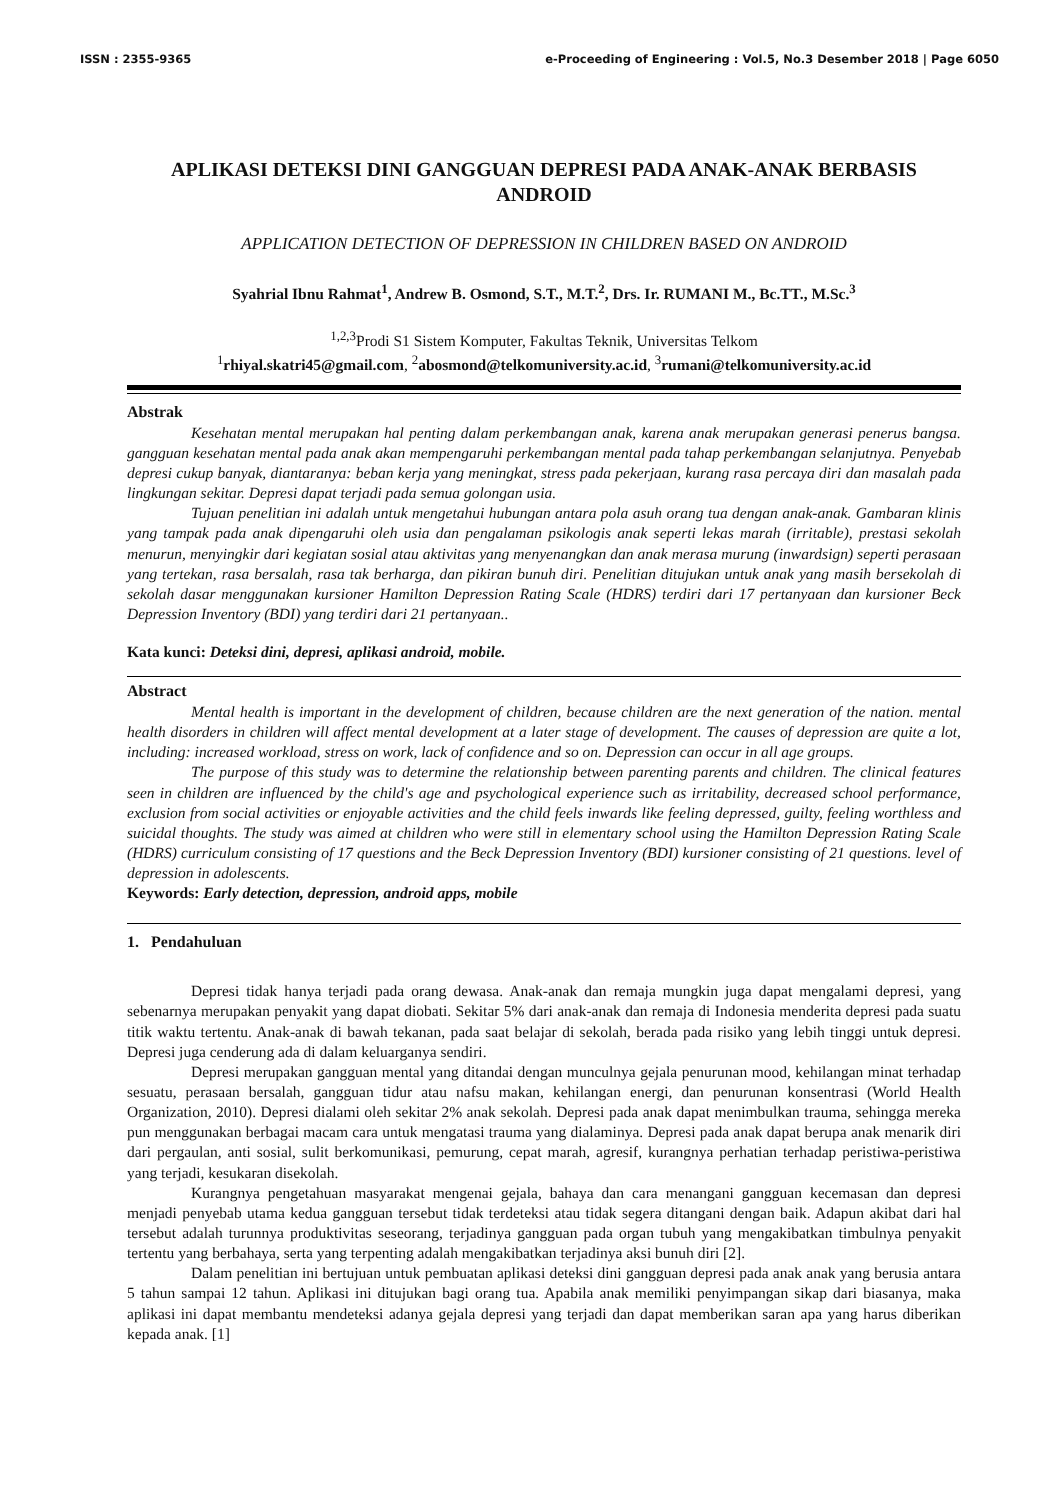ISSN : 2355-9365 e-Proceeding of Engineering : Vol.5, No.3 Desember 2018 | Page 6050
APLIKASI DETEKSI DINI GANGGUAN DEPRESI PADA ANAK-ANAK BERBASIS ANDROID
APPLICATION DETECTION OF DEPRESSION IN CHILDREN BASED ON ANDROID
Syahrial Ibnu Rahmat<sup>1</sup>, Andrew B. Osmond, S.T., M.T.<sup>2</sup>, Drs. Ir. RUMANI M., Bc.TT., M.Sc.<sup>3</sup>
<sup>1,2,3</sup>Prodi S1 Sistem Komputer, Fakultas Teknik, Universitas Telkom
<sup>1</sup> rhiyal.skatri45@gmail.com, <sup>2</sup>abosmond@telkomuniversity.ac.id, <sup>3</sup>rumani@telkomuniversity.ac.id
Abstrak
Kesehatan mental merupakan hal penting dalam perkembangan anak, karena anak merupakan generasi penerus bangsa. gangguan kesehatan mental pada anak akan mempengaruhi perkembangan mental pada tahap perkembangan selanjutnya. Penyebab depresi cukup banyak, diantaranya: beban kerja yang meningkat, stress pada pekerjaan, kurang rasa percaya diri dan masalah pada lingkungan sekitar. Depresi dapat terjadi pada semua golongan usia.
Tujuan penelitian ini adalah untuk mengetahui hubungan antara pola asuh orang tua dengan anak-anak. Gambaran klinis yang tampak pada anak dipengaruhi oleh usia dan pengalaman psikologis anak seperti lekas marah (irritable), prestasi sekolah menurun, menyingkir dari kegiatan sosial atau aktivitas yang menyenangkan dan anak merasa murung (inwardsign) seperti perasaan yang tertekan, rasa bersalah, rasa tak berharga, dan pikiran bunuh diri. Penelitian ditujukan untuk anak yang masih bersekolah di sekolah dasar menggunakan kursioner Hamilton Depression Rating Scale (HDRS) terdiri dari 17 pertanyaan dan kursioner Beck Depression Inventory (BDI) yang terdiri dari 21 pertanyaan..
Kata kunci: Deteksi dini, depresi, aplikasi android, mobile.
Abstract
Mental health is important in the development of children, because children are the next generation of the nation. mental health disorders in children will affect mental development at a later stage of development. The causes of depression are quite a lot, including: increased workload, stress on work, lack of confidence and so on. Depression can occur in all age groups.
The purpose of this study was to determine the relationship between parenting parents and children. The clinical features seen in children are influenced by the child's age and psychological experience such as irritability, decreased school performance, exclusion from social activities or enjoyable activities and the child feels inwards like feeling depressed, guilty, feeling worthless and suicidal thoughts. The study was aimed at children who were still in elementary school using the Hamilton Depression Rating Scale (HDRS) curriculum consisting of 17 questions and the Beck Depression Inventory (BDI) kursioner consisting of 21 questions. level of depression in adolescents.
Keywords: Early detection, depression, android apps, mobile
1. Pendahuluan
Depresi tidak hanya terjadi pada orang dewasa. Anak-anak dan remaja mungkin juga dapat mengalami depresi, yang sebenarnya merupakan penyakit yang dapat diobati. Sekitar 5% dari anak-anak dan remaja di Indonesia menderita depresi pada suatu titik waktu tertentu. Anak-anak di bawah tekanan, pada saat belajar di sekolah, berada pada risiko yang lebih tinggi untuk depresi. Depresi juga cenderung ada di dalam keluarganya sendiri.
Depresi merupakan gangguan mental yang ditandai dengan munculnya gejala penurunan mood, kehilangan minat terhadap sesuatu, perasaan bersalah, gangguan tidur atau nafsu makan, kehilangan energi, dan penurunan konsentrasi (World Health Organization, 2010). Depresi dialami oleh sekitar 2% anak sekolah. Depresi pada anak dapat menimbulkan trauma, sehingga mereka pun menggunakan berbagai macam cara untuk mengatasi trauma yang dialaminya. Depresi pada anak dapat berupa anak menarik diri dari pergaulan, anti sosial, sulit berkomunikasi, pemurung, cepat marah, agresif, kurangnya perhatian terhadap peristiwa-peristiwa yang terjadi, kesukaran disekolah.
Kurangnya pengetahuan masyarakat mengenai gejala, bahaya dan cara menangani gangguan kecemasan dan depresi menjadi penyebab utama kedua gangguan tersebut tidak terdeteksi atau tidak segera ditangani dengan baik. Adapun akibat dari hal tersebut adalah turunnya produktivitas seseorang, terjadinya gangguan pada organ tubuh yang mengakibatkan timbulnya penyakit tertentu yang berbahaya, serta yang terpenting adalah mengakibatkan terjadinya aksi bunuh diri [2].
Dalam penelitian ini bertujuan untuk pembuatan aplikasi deteksi dini gangguan depresi pada anak anak yang berusia antara 5 tahun sampai 12 tahun. Aplikasi ini ditujukan bagi orang tua. Apabila anak memiliki penyimpangan sikap dari biasanya, maka aplikasi ini dapat membantu mendeteksi adanya gejala depresi yang terjadi dan dapat memberikan saran apa yang harus diberikan kepada anak. [1]